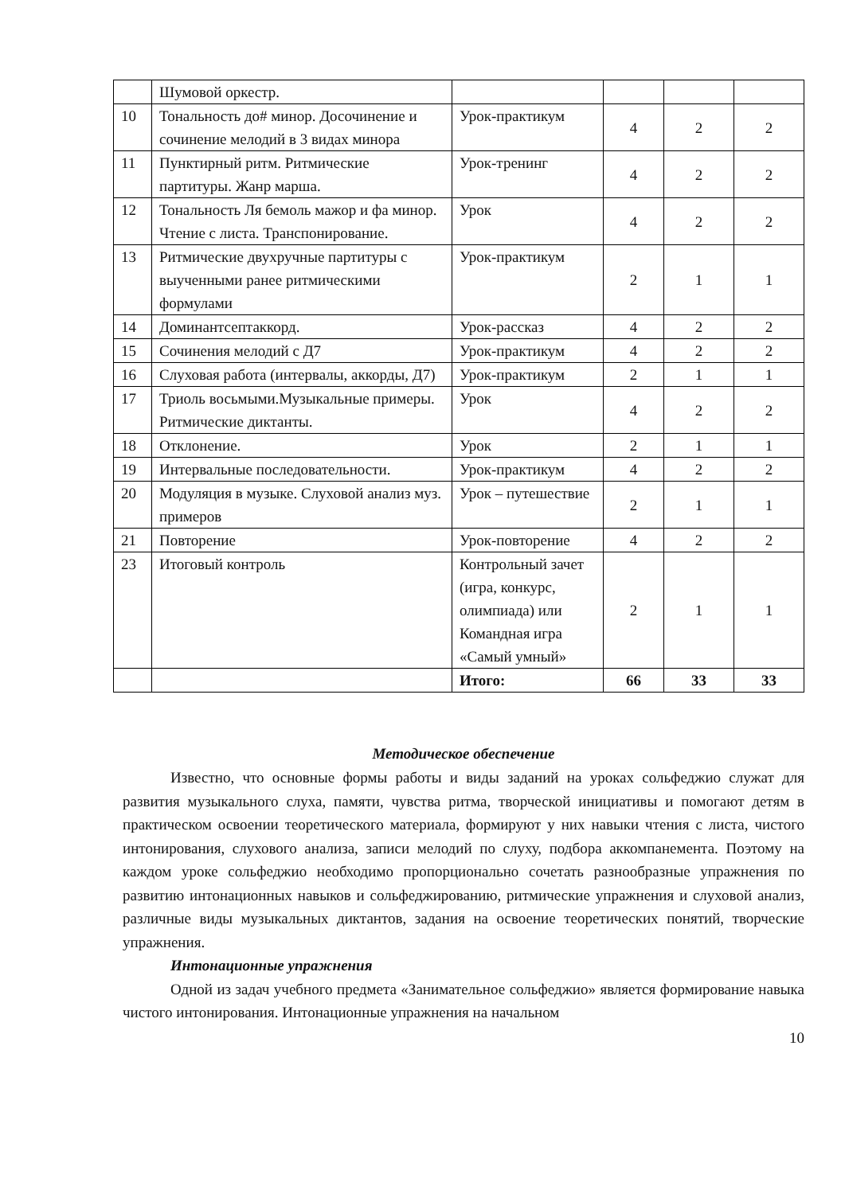| | Шумовой оркестр. | | | | |
| 10 | Тональность до# минор. Досочинение и сочинение мелодий в 3 видах минора | Урок-практикум | 4 | 2 | 2 |
| 11 | Пунктирный ритм. Ритмические партитуры. Жанр марша. | Урок-тренинг | 4 | 2 | 2 |
| 12 | Тональность Ля бемоль мажор и фа минор. Чтение с листа. Транспонирование. | Урок | 4 | 2 | 2 |
| 13 | Ритмические двухручные партитуры с выученными ранее ритмическими формулами | Урок-практикум | 2 | 1 | 1 |
| 14 | Доминантсептаккорд. | Урок-рассказ | 4 | 2 | 2 |
| 15 | Сочинения мелодий с Д7 | Урок-практикум | 4 | 2 | 2 |
| 16 | Слуховая работа (интервалы, аккорды, Д7) | Урок-практикум | 2 | 1 | 1 |
| 17 | Триоль восьмыми.Музыкальные примеры. Ритмические диктанты. | Урок | 4 | 2 | 2 |
| 18 | Отклонение. | Урок | 2 | 1 | 1 |
| 19 | Интервальные последовательности. | Урок-практикум | 4 | 2 | 2 |
| 20 | Модуляция в музыке. Слуховой анализ муз. примеров | Урок – путешествие | 2 | 1 | 1 |
| 21 | Повторение | Урок-повторение | 4 | 2 | 2 |
| 23 | Итоговый контроль | Контрольный зачет (игра, конкурс, олимпиада) или Командная игра «Самый умный» | 2 | 1 | 1 |
| | | Итого: | 66 | 33 | 33 |
Методическое обеспечение
Известно, что основные формы работы и виды заданий на уроках сольфеджио служат для развития музыкального слуха, памяти, чувства ритма, творческой инициативы и помогают детям в практическом освоении теоретического материала, формируют у них навыки чтения с листа, чистого интонирования, слухового анализа, записи мелодий по слуху, подбора аккомпанемента. Поэтому на каждом уроке сольфеджио необходимо пропорционально сочетать разнообразные упражнения по развитию интонационных навыков и сольфеджированию, ритмические упражнения и слуховой анализ, различные виды музыкальных диктантов, задания на освоение теоретических понятий, творческие упражнения.
Интонационные упражнения
Одной из задач учебного предмета «Занимательное сольфеджио» является формирование навыка чистого интонирования. Интонационные упражнения на начальном
10